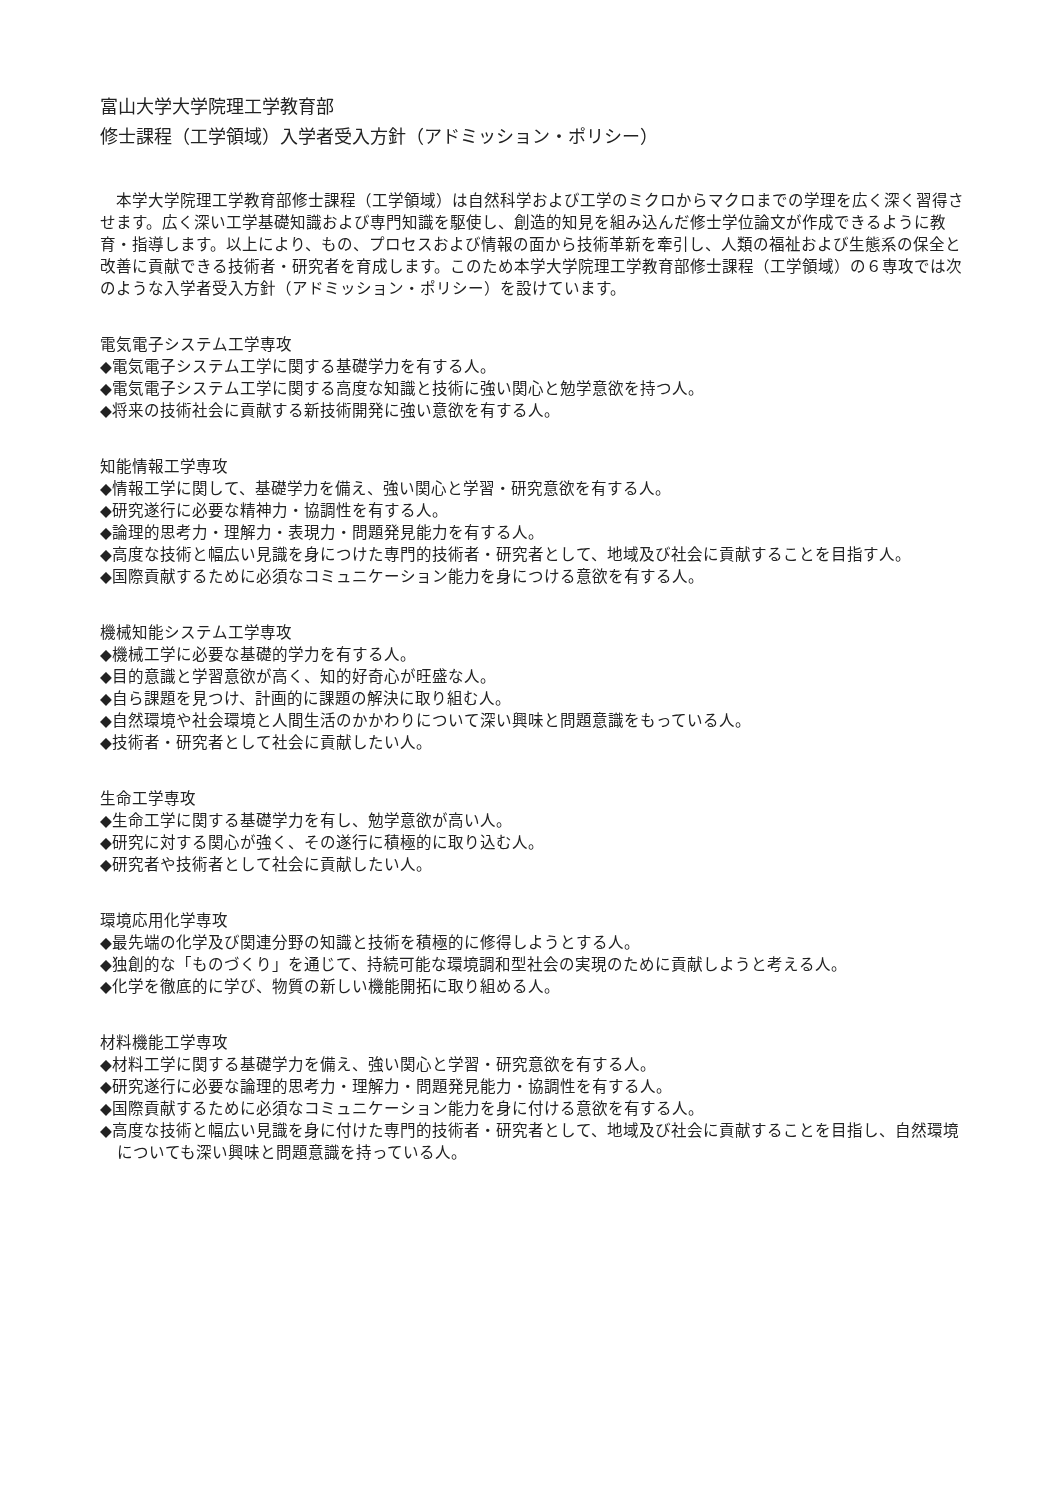富山大学大学院理工学教育部
修士課程（工学領域）入学者受入方針（アドミッション・ポリシー）
本学大学院理工学教育部修士課程（工学領域）は自然科学および工学のミクロからマクロまでの学理を広く深く習得させます。広く深い工学基礎知識および専門知識を駆使し、創造的知見を組み込んだ修士学位論文が作成できるように教育・指導します。以上により、もの、プロセスおよび情報の面から技術革新を牽引し、人類の福祉および生態系の保全と改善に貢献できる技術者・研究者を育成します。このため本学大学院理工学教育部修士課程（工学領域）の６専攻では次のような入学者受入方針（アドミッション・ポリシー）を設けています。
電気電子システム工学専攻
◆電気電子システム工学に関する基礎学力を有する人。
◆電気電子システム工学に関する高度な知識と技術に強い関心と勉学意欲を持つ人。
◆将来の技術社会に貢献する新技術開発に強い意欲を有する人。
知能情報工学専攻
◆情報工学に関して、基礎学力を備え、強い関心と学習・研究意欲を有する人。
◆研究遂行に必要な精神力・協調性を有する人。
◆論理的思考力・理解力・表現力・問題発見能力を有する人。
◆高度な技術と幅広い見識を身につけた専門的技術者・研究者として、地域及び社会に貢献することを目指す人。
◆国際貢献するために必須なコミュニケーション能力を身につける意欲を有する人。
機械知能システム工学専攻
◆機械工学に必要な基礎的学力を有する人。
◆目的意識と学習意欲が高く、知的好奇心が旺盛な人。
◆自ら課題を見つけ、計画的に課題の解決に取り組む人。
◆自然環境や社会環境と人間生活のかかわりについて深い興味と問題意識をもっている人。
◆技術者・研究者として社会に貢献したい人。
生命工学専攻
◆生命工学に関する基礎学力を有し、勉学意欲が高い人。
◆研究に対する関心が強く、その遂行に積極的に取り込む人。
◆研究者や技術者として社会に貢献したい人。
環境応用化学専攻
◆最先端の化学及び関連分野の知識と技術を積極的に修得しようとする人。
◆独創的な「ものづくり」を通じて、持続可能な環境調和型社会の実現のために貢献しようと考える人。
◆化学を徹底的に学び、物質の新しい機能開拓に取り組める人。
材料機能工学専攻
◆材料工学に関する基礎学力を備え、強い関心と学習・研究意欲を有する人。
◆研究遂行に必要な論理的思考力・理解力・問題発見能力・協調性を有する人。
◆国際貢献するために必須なコミュニケーション能力を身に付ける意欲を有する人。
◆高度な技術と幅広い見識を身に付けた専門的技術者・研究者として、地域及び社会に貢献することを目指し、自然環境についても深い興味と問題意識を持っている人。